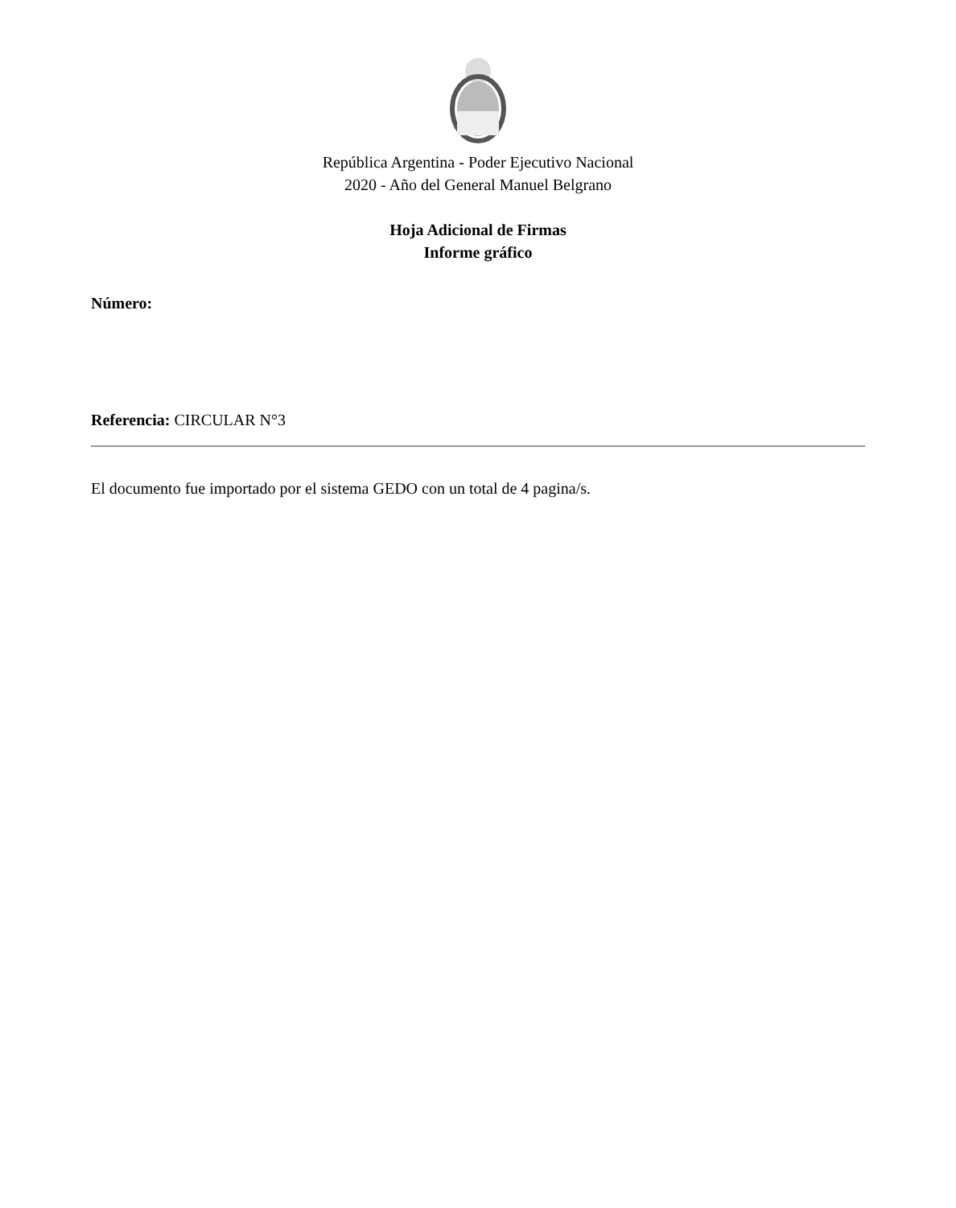República Argentina - Poder Ejecutivo Nacional
2020 - Año del General Manuel Belgrano
Hoja Adicional de Firmas
Informe gráfico
Número:
Referencia: CIRCULAR N°3
El documento fue importado por el sistema GEDO con un total de 4 pagina/s.